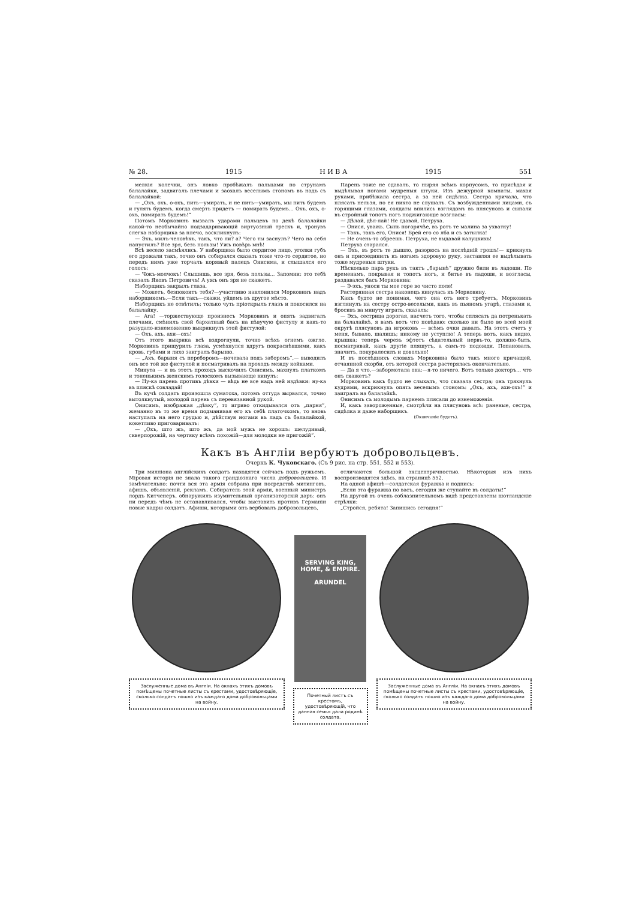№ 28. 1915 Н И В А 1915 551
мелкія колечки, онъ ловко пробѣжалъ пальцами по струнамъ балалайки, задвигалъ плечами и заохалъ веселымъ стономъ въ надъ съ балалайкой:
— „Охъ, охъ, о-охъ, пить—умирать, и не пить—умирать, мы пить будемъ и гулять будемъ, когда смерть придетъ — помирать будемъ... Охъ, охъ, о-охъ, помирать будемъ!“
Потомъ Морковинъ вызвалъ ударами пальцевъ по декѣ балалайки какой-то необычайно подзадаривающій виртуозный трескъ и, тронувъ слегка наборщика за плечо, воскликнулъ:
— Эхъ, милъ-человѣкъ, такъ, что ли? а? Чего ты заснулъ? Чего на себя напустилъ? Все зря, безъ пользы! Ужъ повѣрь мнѣ!
Всѣ весело засмѣялись. У наборщика было сердитое лицо, уголки губъ его дрожали такъ, точно онъ собирался сказать тоже что-то сердитое, но передъ нимъ уже торчалъ корявый палецъ Онисима, и слышался его голосъ:
— Чокъ-молчокъ! Слышишь, все зря, безъ пользы... Запомни: это тебѣ сказалъ Яковъ Петровичъ! А ужъ онъ зря не скажетъ.
Наборщикъ закрылъ глаза.
— Можетъ, безпокоитъ тебя?—участливо наклонился Морковинъ надъ наборщикомъ.—Если такъ—скажи, уйдемъ въ другое мѣсто.
Наборщикъ не отвѣтилъ; только чуть пріоткрылъ глазъ и покосился на балалайку.
— Ага! —торжествующе произнесъ Морковинъ и опять задвигалъ плечами, смѣнилъ свой бархатный басъ на пѣвучую фистулу и какъ-то разудало-изнеможенно выкрикнулъ этой фистулой:
— Охъ, ахъ, ахи—охъ!
Отъ этого выкрика всѣ вздрогнули, точно всѣхъ огнемъ ожгло. Морковинъ прищурилъ глаза, усмѣхнулся вдругъ покраснѣвшими, какъ кровь, губами и лихо заигралъ барыню.
— „Ахъ, барыня съ переборомъ—ночевала подъ заборомъ“,— выводилъ онъ все той же фистулой и посматривалъ на проходъ между койками.
Минута — и въ этотъ проходъ выскочилъ Онисимъ, махнулъ платкомъ и тоненькимъ женскимъ голоскомъ вызывающе кинулъ:
— Ну-ка парень противъ дѣвки — вѣдь не все надъ ней издѣвки: ну-ка въ пляскѣ совладай!
Въ кучѣ солдатъ произошла суматоха, потомъ оттуда вырвался, точно вытолкнутый, молодой парень съ перевязанной рукой.
Онисимъ, изображая „дѣвку“, то игриво откидывался отъ „парня“, жеманно въ то же время подманивая его къ себѣ платочкомъ, то вновь наступалъ на него грудью и, дѣйствуя ногами въ ладъ съ балалайкой, кокетливо приговаривалъ:
— „Охъ, што жъ, што жъ, да мой мужъ не хорошъ: шелудивый, скверпорожій, на чертяку всѣмъ похожій—для молодки не пригожій“.
Парень тоже не сдавалъ, то ныряя всѣмъ корпусомъ, то присѣдая и выдѣлывая ногами мудреныя штуки. Изъ дежурной комнаты, махая руками, прибѣжала сестра, а за ней сидѣлка. Сестра кричала, что плясать нельзя, но ея никто не слушалъ. Съ возбужденными лицами, съ горящими глазами, солдаты впились взглядомъ въ плясуновъ и сыпали въ стройный топотъ ногъ поджигающіе возгласы:
— Дѣлай, дѣл-лай! Не сдавай, Петруха.
— Онися, уважь. Сыпь погорячѣе, въ ротъ те малина за ухватку!
— Такъ, такъ его, Онися! Брей его со лба и съ затылка!
— Не очень-то обреешь. Петруха, не выдавай калуцкихъ!
Петруха старался.
— Эхъ, въ ротъ те дышло, разорюсь на послѣдній грошъ!— крикнулъ онъ и присоединилъ къ ногамъ здоровую руку, заставляя ее выдѣлывать тоже мудреныя штуки.
Нѣсколько паръ рукъ въ тактъ „барынѣ“ дружно били въ ладоши. По временамъ, покрывая и топотъ ногъ, и битье въ ладоши, и возгласы, раздавался басъ Морковина:
— Э-эхъ, уноси ты мое горе во чисто поле!
Растерянная сестра наконецъ кинулась къ Морковину.
Какъ будто не понимая, чего она отъ него требуетъ, Морковинъ взглянулъ на сестру остро-веселыми, какъ въ пьяномъ угарѣ, глазами и, бросивъ ва минуту играть, сказалъ:
— Эхъ, сестрица дорогая, насчетъ того, чтобы сплясать да потренькать на балалайкѣ, я вамъ вотъ что повѣдаю: сколько ни было во всей моей округѣ плясуновъ да игроковъ — всѣмъ очки давалъ. На этотъ счетъ у меня, бывало, шалишь; никому не уступлю! А теперь вотъ, какъ видно, крышка; теперь черезъ эфтотъ сѣдательный нервъ-то, должно-быть, посматривай, какъ другіе пляшутъ, а самъ-то подожди. Попановалъ, значитъ, покуралесилъ и довольно!
И въ послѣднихъ словахъ Морковина было такъ много кричащей, отчаянной скорби, отъ которой сестра растерялась окончательно.
— Да я что,—забормотала она:—я-то ничего. Вотъ только докторъ... что онъ скажетъ?
Морковинъ какъ будто не слыхалъ, что сказала сестра; онъ тряхнулъ кудрями, вскрикнулъ опять веселымъ стономъ: „Охъ, ахъ, ахи-охъ!“ и заигралъ на балалайкѣ.
Онисимъ съ молодымъ парнемъ плясали до изнеможенія.
И, какъ завороженные, смотрѣли на плясуновъ всѣ: раненые, сестра, сидѣлка и даже наборщикъ.
(Окончаніе будетъ).
Какъ въ Англіи вербуютъ добровольцевъ.
Очеркъ К. Чуковскаго. (Съ 9 рис. на стр. 551, 552 и 553).
Три милліона англійскихъ солдатъ находятся сейчасъ подъ ружьемъ. Міровая исторія не знала такого грандіознаго числа добровольцевъ. И замѣчательно: почти вся эта армія собрана при посредствѣ митинговъ, афишъ, объявленій, рекламъ. Собиратель этой арміи, военный министръ лордъ Китченеръ, обнаружилъ изумительный организаторскій даръ: онъ ни передъ чѣмъ не останавливался, чтобы выставить противъ Германіи новые кадры солдатъ. Афиши, которыми онъ вербовалъ добровольцевъ,
отличаются большой эксцентричностью. Нѣкоторыя изъ нихъ воспроизводятся здѣсь, на страницѣ 552.
На одной афишѣ—солдатская фуражка и подпись:
„Если эта фуражка по васъ, сегодня же ступайте въ солдаты!“
На другой въ очень соблазнительномъ видѣ представлены шотландскіе стрѣлки:
„Стройся, ребята! Запишись сегодня!“
Заслуженные дома въ Англіи. На окнахъ этихъ домовъ помѣщены почетные листы съ крестами, удостовѣряющіе, сколько солдатъ пошло изъ каждаго дома добровольцами на войну.
SERVING KING,
HOME, & EMPIRE.
ARUNDEL
Почетный листъ съ крестомъ, удостовѣряющій, что данная семья дала родинѣ солдата.
Заслуженные дома въ Англіи. На окнахъ этихъ домовъ помѣщены почетные листы съ крестами, удостовѣряющіе, сколько солдатъ пошло изъ каждаго дома добровольцами на войну.